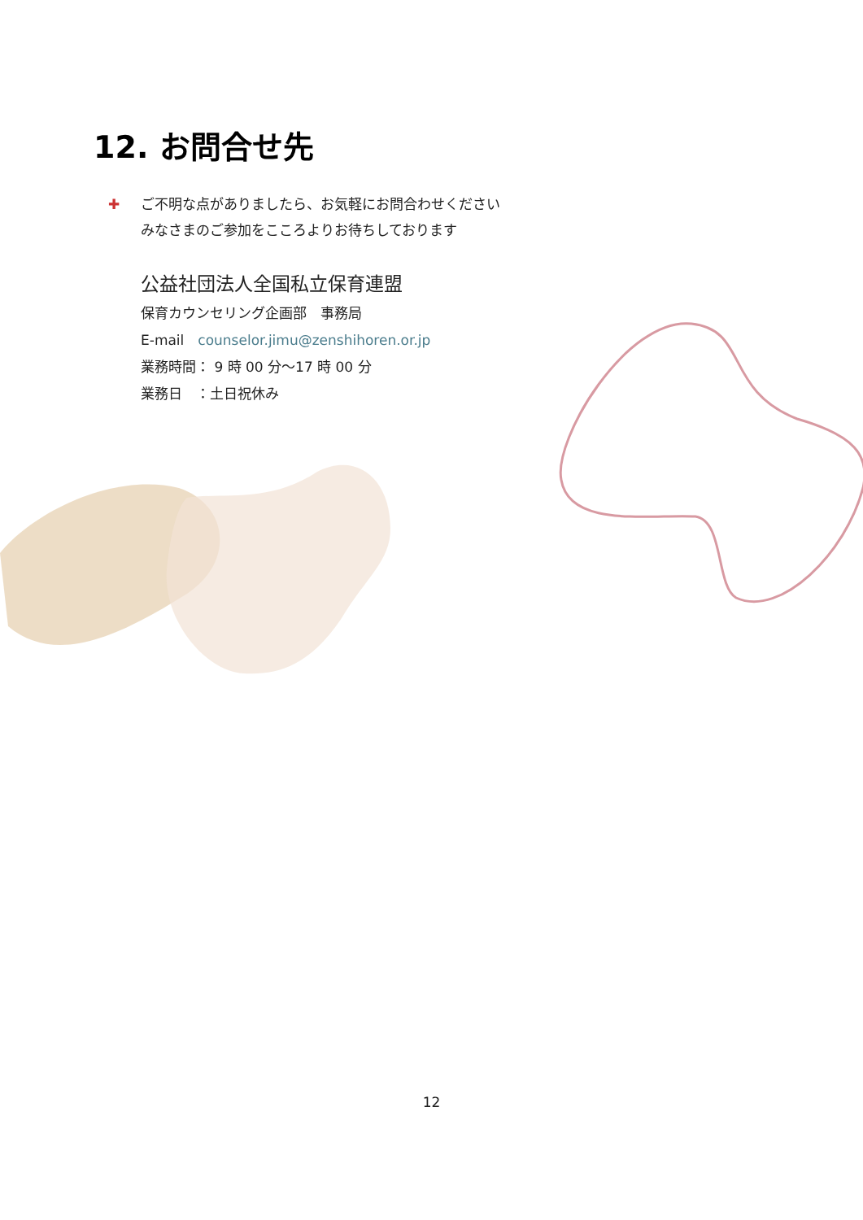12. お問合せ先
✚ ご不明な点がありましたら、お気軽にお問合わせください
みなさまのご参加をこころよりお待ちしております
公益社団法人全国私立保育連盟
保育カウンセリング企画部　事務局
E-mail　counselor.jimu@zenshihoren.or.jp
業務時間： 9 時 00 分～17 時 00 分
業務日　：土日祝休み
12